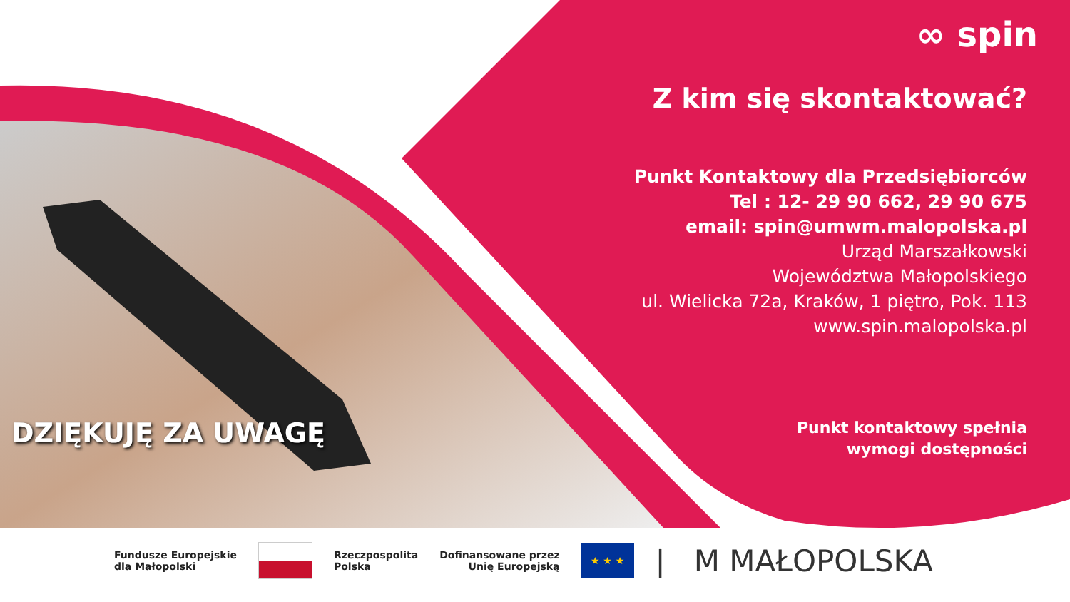∞ spin
Z kim się skontaktować?
Punkt Kontaktowy dla Przedsiębiorców
Tel : 12- 29 90 662, 29 90 675
email: spin@umwm.malopolska.pl
Urząd Marszałkowski
Województwa Małopolskiego
ul. Wielicka 72a, Kraków, 1 piętro, Pok. 113
www.spin.malopolska.pl
Punkt kontaktowy spełnia
wymogi dostępności
DZIĘKUJĘ ZA UWAGĘ
Fundusze Europejskie
dla Małopolski
Rzeczpospolita
Polska
Dofinansowane przez
Unię Europejską
★ ★ ★
| M MAŁOPOLSKA